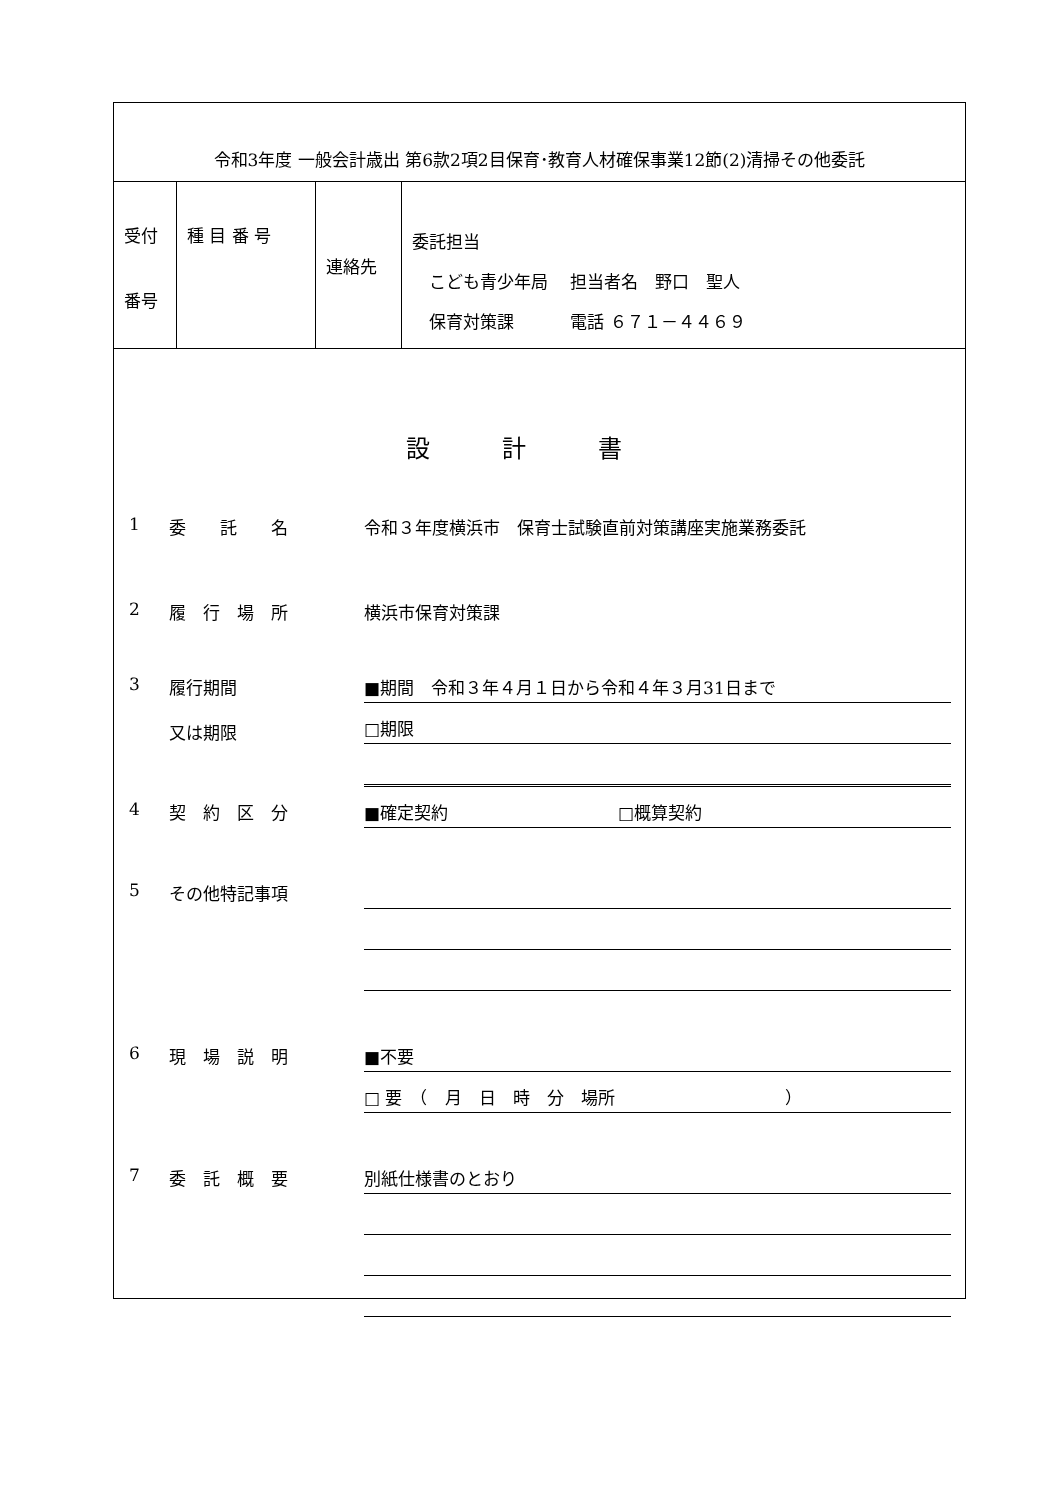令和3年度 一般会計歳出 第6款2項2目保育･教育人材確保事業12節(2)清掃その他委託
| 受付 番号 | 種 目 番 号 | 連絡先 | 委託担当 こども青少年局 担当者名 野口 聖人 保育対策課 電話 ６７１－４４６９ |
設計書
1 委　　託　　名 令和３年度横浜市　保育士試験直前対策講座実施業務委託
2 履　行　場　所 横浜市保育対策課
3 履行期間
又は期限
■期間　令和３年４月１日から令和４年３月31日まで
□期限
4 契　約　区　分
■確定契約　　　　　　　　　　□概算契約
5 その他特記事項
6 現　場　説　明
■不要
□ 要　（　月　日　時　分　場所　　　　　　　　　　）
7 委　託　概　要
別紙仕様書のとおり